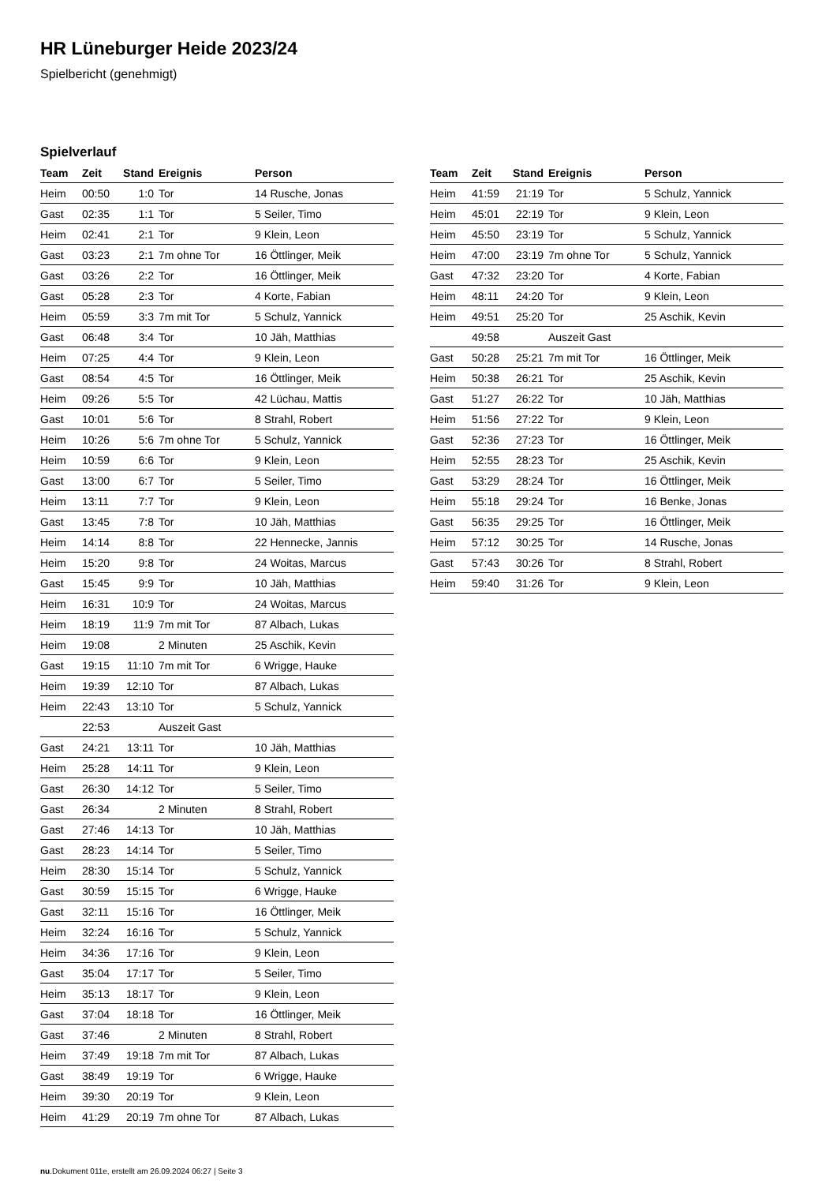HR Lüneburger Heide 2023/24
Spielbericht (genehmigt)
Spielverlauf
| Team | Zeit | Stand | Ereignis | Person |
| --- | --- | --- | --- | --- |
| Heim | 00:50 | 1:0 | Tor | 14 Rusche, Jonas |
| Gast | 02:35 | 1:1 | Tor | 5 Seiler, Timo |
| Heim | 02:41 | 2:1 | Tor | 9 Klein, Leon |
| Gast | 03:23 | 2:1 | 7m ohne Tor | 16 Öttlinger, Meik |
| Gast | 03:26 | 2:2 | Tor | 16 Öttlinger, Meik |
| Gast | 05:28 | 2:3 | Tor | 4 Korte, Fabian |
| Heim | 05:59 | 3:3 | 7m mit Tor | 5 Schulz, Yannick |
| Gast | 06:48 | 3:4 | Tor | 10 Jäh, Matthias |
| Heim | 07:25 | 4:4 | Tor | 9 Klein, Leon |
| Gast | 08:54 | 4:5 | Tor | 16 Öttlinger, Meik |
| Heim | 09:26 | 5:5 | Tor | 42 Lüchau, Mattis |
| Gast | 10:01 | 5:6 | Tor | 8 Strahl, Robert |
| Heim | 10:26 | 5:6 | 7m ohne Tor | 5 Schulz, Yannick |
| Heim | 10:59 | 6:6 | Tor | 9 Klein, Leon |
| Gast | 13:00 | 6:7 | Tor | 5 Seiler, Timo |
| Heim | 13:11 | 7:7 | Tor | 9 Klein, Leon |
| Gast | 13:45 | 7:8 | Tor | 10 Jäh, Matthias |
| Heim | 14:14 | 8:8 | Tor | 22 Hennecke, Jannis |
| Heim | 15:20 | 9:8 | Tor | 24 Woitas, Marcus |
| Gast | 15:45 | 9:9 | Tor | 10 Jäh, Matthias |
| Heim | 16:31 | 10:9 | Tor | 24 Woitas, Marcus |
| Heim | 18:19 | 11:9 | 7m mit Tor | 87 Albach, Lukas |
| Heim | 19:08 | | 2 Minuten | 25 Aschik, Kevin |
| Gast | 19:15 | 11:10 | 7m mit Tor | 6 Wrigge, Hauke |
| Heim | 19:39 | 12:10 | Tor | 87 Albach, Lukas |
| Heim | 22:43 | 13:10 | Tor | 5 Schulz, Yannick |
| | 22:53 | | Auszeit Gast | |
| Gast | 24:21 | 13:11 | Tor | 10 Jäh, Matthias |
| Heim | 25:28 | 14:11 | Tor | 9 Klein, Leon |
| Gast | 26:30 | 14:12 | Tor | 5 Seiler, Timo |
| Gast | 26:34 | | 2 Minuten | 8 Strahl, Robert |
| Gast | 27:46 | 14:13 | Tor | 10 Jäh, Matthias |
| Gast | 28:23 | 14:14 | Tor | 5 Seiler, Timo |
| Heim | 28:30 | 15:14 | Tor | 5 Schulz, Yannick |
| Gast | 30:59 | 15:15 | Tor | 6 Wrigge, Hauke |
| Gast | 32:11 | 15:16 | Tor | 16 Öttlinger, Meik |
| Heim | 32:24 | 16:16 | Tor | 5 Schulz, Yannick |
| Heim | 34:36 | 17:16 | Tor | 9 Klein, Leon |
| Gast | 35:04 | 17:17 | Tor | 5 Seiler, Timo |
| Heim | 35:13 | 18:17 | Tor | 9 Klein, Leon |
| Gast | 37:04 | 18:18 | Tor | 16 Öttlinger, Meik |
| Gast | 37:46 | | 2 Minuten | 8 Strahl, Robert |
| Heim | 37:49 | 19:18 | 7m mit Tor | 87 Albach, Lukas |
| Gast | 38:49 | 19:19 | Tor | 6 Wrigge, Hauke |
| Heim | 39:30 | 20:19 | Tor | 9 Klein, Leon |
| Heim | 41:29 | 20:19 | 7m ohne Tor | 87 Albach, Lukas |
| Team | Zeit | Stand | Ereignis | Person |
| --- | --- | --- | --- | --- |
| Heim | 41:59 | 21:19 | Tor | 5 Schulz, Yannick |
| Heim | 45:01 | 22:19 | Tor | 9 Klein, Leon |
| Heim | 45:50 | 23:19 | Tor | 5 Schulz, Yannick |
| Heim | 47:00 | 23:19 | 7m ohne Tor | 5 Schulz, Yannick |
| Gast | 47:32 | 23:20 | Tor | 4 Korte, Fabian |
| Heim | 48:11 | 24:20 | Tor | 9 Klein, Leon |
| Heim | 49:51 | 25:20 | Tor | 25 Aschik, Kevin |
| | 49:58 | | Auszeit Gast | |
| Gast | 50:28 | 25:21 | 7m mit Tor | 16 Öttlinger, Meik |
| Heim | 50:38 | 26:21 | Tor | 25 Aschik, Kevin |
| Gast | 51:27 | 26:22 | Tor | 10 Jäh, Matthias |
| Heim | 51:56 | 27:22 | Tor | 9 Klein, Leon |
| Gast | 52:36 | 27:23 | Tor | 16 Öttlinger, Meik |
| Heim | 52:55 | 28:23 | Tor | 25 Aschik, Kevin |
| Gast | 53:29 | 28:24 | Tor | 16 Öttlinger, Meik |
| Heim | 55:18 | 29:24 | Tor | 16 Benke, Jonas |
| Gast | 56:35 | 29:25 | Tor | 16 Öttlinger, Meik |
| Heim | 57:12 | 30:25 | Tor | 14 Rusche, Jonas |
| Gast | 57:43 | 30:26 | Tor | 8 Strahl, Robert |
| Heim | 59:40 | 31:26 | Tor | 9 Klein, Leon |
nu.Dokument 011e, erstellt am 26.09.2024 06:27 | Seite 3